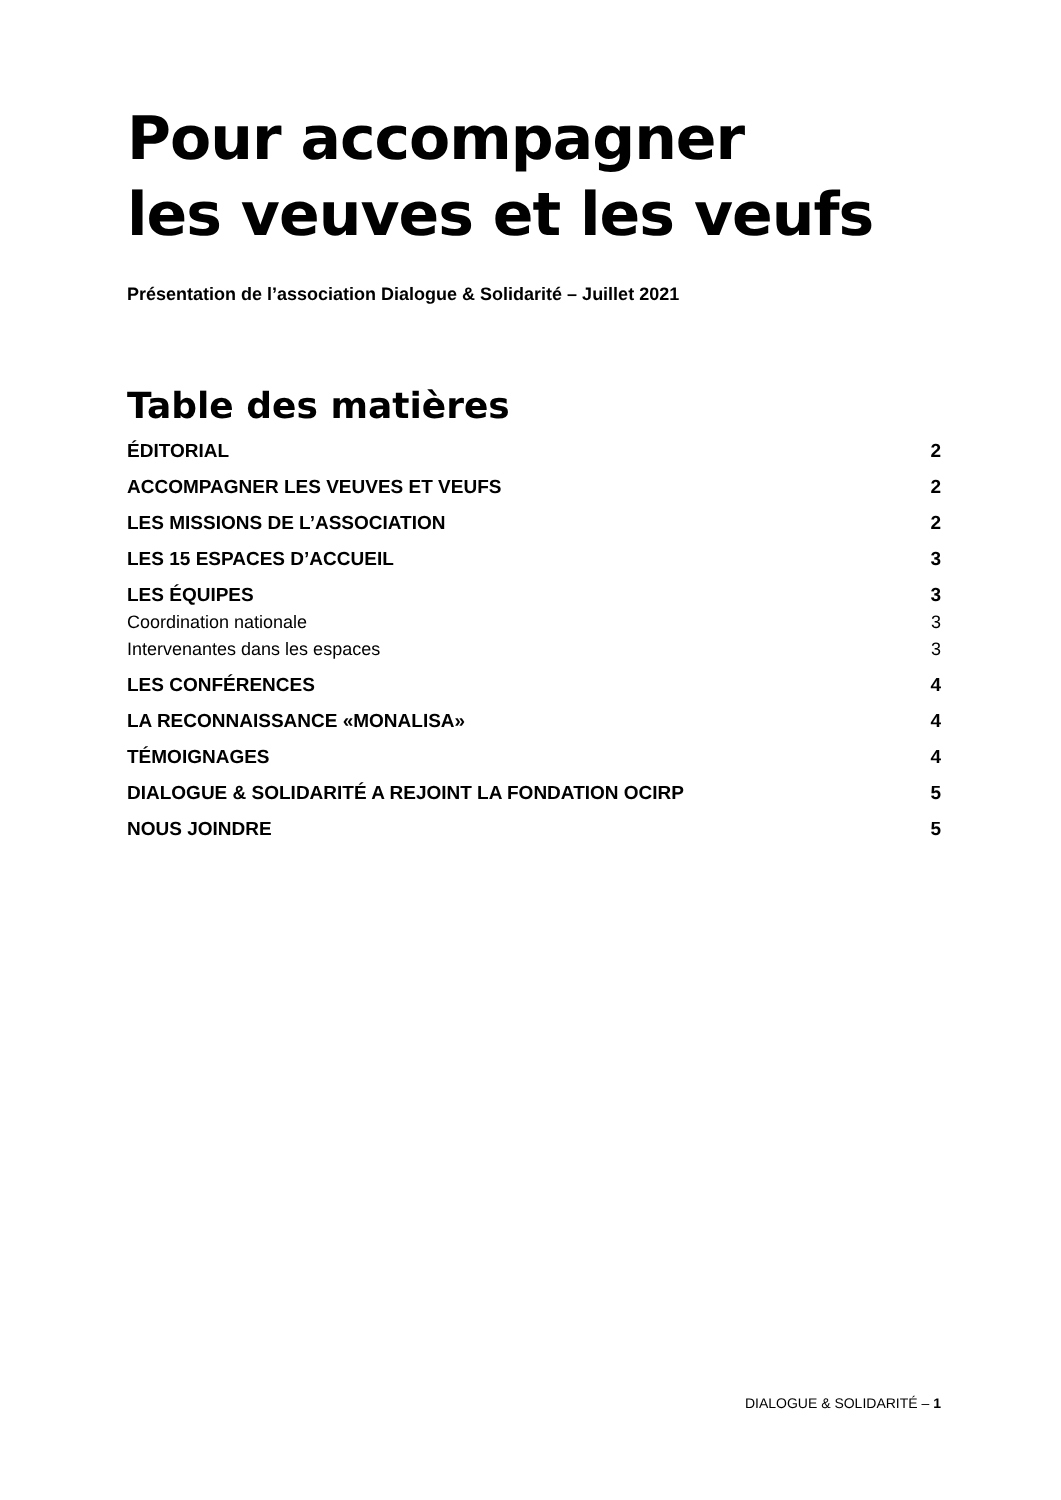Pour accompagner
les veuves et les veufs
Présentation de l’association Dialogue & Solidarité – Juillet 2021
Table des matières
ÉDITORIAL 2
ACCOMPAGNER LES VEUVES ET VEUFS 2
LES MISSIONS DE L’ASSOCIATION 2
LES 15 ESPACES D’ACCUEIL 3
LES ÉQUIPES 3
Coordination nationale 3
Intervenantes dans les espaces 3
LES CONFÉRENCES 4
LA RECONNAISSANCE «MONALISA» 4
TÉMOIGNAGES 4
DIALOGUE & SOLIDARITÉ A REJOINT LA FONDATION OCIRP 5
NOUS JOINDRE 5
DIALOGUE & SOLIDARITÉ – 1